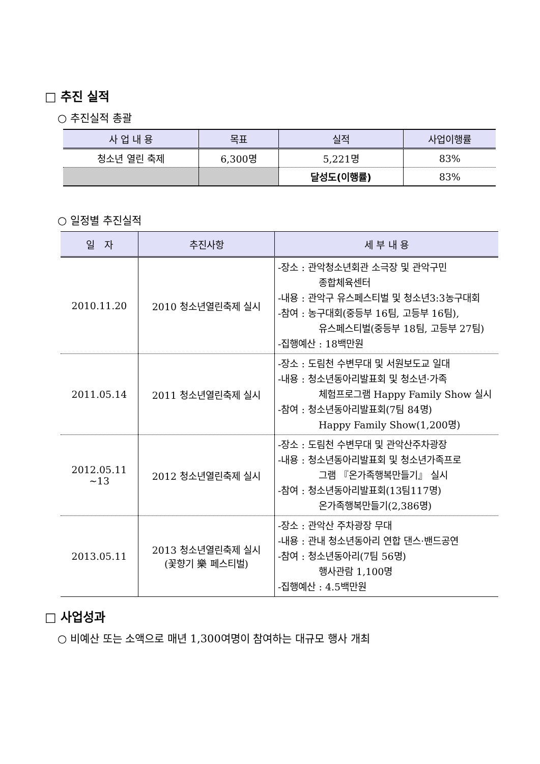□ 추진 실적
○ 추진실적 총괄
| 사 업 내 용 | 목표 | 실적 | 사업이행률 |
| --- | --- | --- | --- |
| 청소년 열린 축제 | 6,300명 | 5,221명 | 83% |
| | | 달성도(이행률) | 83% |
○ 일정별 추진실적
| 일 자 | 추진사항 | 세 부 내 용 |
| --- | --- | --- |
| 2010.11.20 | 2010 청소년열린축제 실시 | -장소 : 관악청소년회관 소극장 및 관악구민 종합체육센터 -내용 : 관악구 유스페스티벌 및 청소년3:3농구대회 -참여 : 농구대회(중등부 16팀, 고등부 16팀), 유스페스티벌(중등부 18팀, 고등부 27팀) -집행예산 : 18백만원 |
| 2011.05.14 | 2011 청소년열린축제 실시 | -장소 : 도림천 수변무대 및 서원보도교 일대 -내용 : 청소년동아리발표회 및 청소년·가족 체험프로그램 Happy Family Show 실시 -참여 : 청소년동아리발표회(7팀 84명) Happy Family Show(1,200명) |
| 2012.05.11 ~13 | 2012 청소년열린축제 실시 | -장소 : 도림천 수변무대 및 관악산주차광장 -내용 : 청소년동아리발표회 및 청소년가족프로 그램 『온가족행복만들기』 실시 -참여 : 청소년동아리발표회(13팀117명) 온가족행복만들기(2,386명) |
| 2013.05.11 | 2013 청소년열린축제 실시 (꽃향기 樂 페스티벌) | -장소 : 관악산 주차광장 무대 -내용 : 관내 청소년동아리 연합 댄스·밴드공연 -참여 : 청소년동아리(7팀 56명) 행사관람 1,100명 -집행예산 : 4.5백만원 |
□ 사업성과
○ 비예산 또는 소액으로 매년 1,300여명이 참여하는 대규모 행사 개최